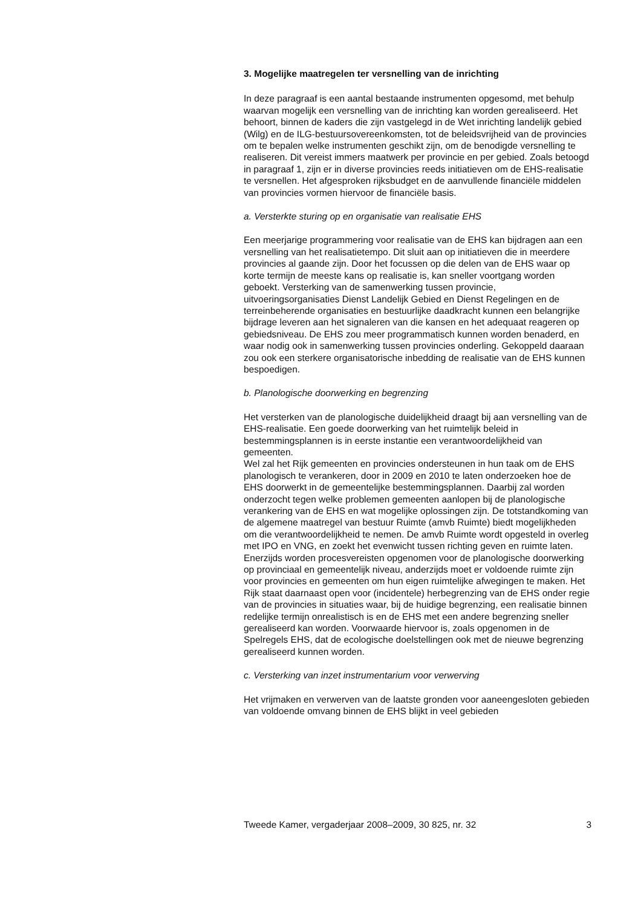3. Mogelijke maatregelen ter versnelling van de inrichting
In deze paragraaf is een aantal bestaande instrumenten opgesomd, met behulp waarvan mogelijk een versnelling van de inrichting kan worden gerealiseerd. Het behoort, binnen de kaders die zijn vastgelegd in de Wet inrichting landelijk gebied (Wilg) en de ILG-bestuursovereenkomsten, tot de beleidsvrijheid van de provincies om te bepalen welke instrumenten geschikt zijn, om de benodigde versnelling te realiseren. Dit vereist immers maatwerk per provincie en per gebied. Zoals betoogd in paragraaf 1, zijn er in diverse provincies reeds initiatieven om de EHS-realisatie te versnellen. Het afgesproken rijksbudget en de aanvullende financiële middelen van provincies vormen hiervoor de financiële basis.
a. Versterkte sturing op en organisatie van realisatie EHS
Een meerjarige programmering voor realisatie van de EHS kan bijdragen aan een versnelling van het realisatietempo. Dit sluit aan op initiatieven die in meerdere provincies al gaande zijn. Door het focussen op die delen van de EHS waar op korte termijn de meeste kans op realisatie is, kan sneller voortgang worden geboekt. Versterking van de samenwerking tussen provincie, uitvoeringsorganisaties Dienst Landelijk Gebied en Dienst Regelingen en de terreinbeherende organisaties en bestuurlijke daadkracht kunnen een belangrijke bijdrage leveren aan het signaleren van die kansen en het adequaat reageren op gebiedsniveau. De EHS zou meer programmatisch kunnen worden benaderd, en waar nodig ook in samenwerking tussen provincies onderling. Gekoppeld daaraan zou ook een sterkere organisatorische inbedding de realisatie van de EHS kunnen bespoedigen.
b. Planologische doorwerking en begrenzing
Het versterken van de planologische duidelijkheid draagt bij aan versnelling van de EHS-realisatie. Een goede doorwerking van het ruimtelijk beleid in bestemmingsplannen is in eerste instantie een verantwoordelijkheid van gemeenten.
Wel zal het Rijk gemeenten en provincies ondersteunen in hun taak om de EHS planologisch te verankeren, door in 2009 en 2010 te laten onderzoeken hoe de EHS doorwerkt in de gemeentelijke bestemmingsplannen. Daarbij zal worden onderzocht tegen welke problemen gemeenten aanlopen bij de planologische verankering van de EHS en wat mogelijke oplossingen zijn. De totstandkoming van de algemene maatregel van bestuur Ruimte (amvb Ruimte) biedt mogelijkheden om die verantwoordelijkheid te nemen. De amvb Ruimte wordt opgesteld in overleg met IPO en VNG, en zoekt het evenwicht tussen richting geven en ruimte laten. Enerzijds worden procesvereisten opgenomen voor de planologische doorwerking op provinciaal en gemeentelijk niveau, anderzijds moet er voldoende ruimte zijn voor provincies en gemeenten om hun eigen ruimtelijke afwegingen te maken. Het Rijk staat daarnaast open voor (incidentele) herbegrenzing van de EHS onder regie van de provincies in situaties waar, bij de huidige begrenzing, een realisatie binnen redelijke termijn onrealistisch is en de EHS met een andere begrenzing sneller gerealiseerd kan worden. Voorwaarde hiervoor is, zoals opgenomen in de Spelregels EHS, dat de ecologische doelstellingen ook met de nieuwe begrenzing gerealiseerd kunnen worden.
c. Versterking van inzet instrumentarium voor verwerving
Het vrijmaken en verwerven van de laatste gronden voor aaneengesloten gebieden van voldoende omvang binnen de EHS blijkt in veel gebieden
Tweede Kamer, vergaderjaar 2008–2009, 30 825, nr. 32 3